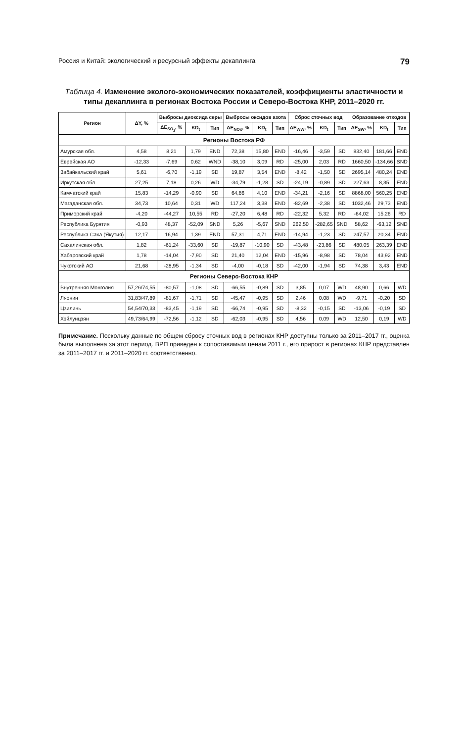Россия и Китай: экологический и ресурсный эффекты декаплинга 79
Таблица 4. Изменение эколого-экономических показателей, коэффициенты эластичности и типы декаплинга в регионах Востока России и Северо-Востока КНР, 2011–2020 гг.
| Регион | ΔY, % | Выбросы диоксида серы | | | Выбросы оксидов азота | | | Сброс сточных вод | | | Образование отходов | | |
| --- | --- | --- | --- | --- | --- | --- | --- | --- | --- | --- | --- | --- | --- |
| | | ΔE<sub>SO<sub>2</sub></sub>, % | KD<sub>t</sub> | Тип | ΔE<sub>NOx</sub>, % | KD<sub>t</sub> | Тип | ΔE<sub>WW</sub>, % | KD<sub>t</sub> | Тип | ΔE<sub>SW</sub>, % | KD<sub>t</sub> | Тип |
| Регионы Востока РФ | | | | | | | | | | | | | |
| Амурская обл. | 4,58 | 8,21 | 1,79 | END | 72,38 | 15,80 | END | -16,46 | -3,59 | SD | 832,40 | 181,66 | END |
| Еврейская АО | -12,33 | -7,69 | 0,62 | WND | -38,10 | 3,09 | RD | -25,00 | 2,03 | RD | 1660,50 | -134,66 | SND |
| Забайкальский край | 5,61 | -6,70 | -1,19 | SD | 19,87 | 3,54 | END | -8,42 | -1,50 | SD | 2695,14 | 480,24 | END |
| Иркутская обл. | 27,25 | 7,18 | 0,26 | WD | -34,79 | -1,28 | SD | -24,19 | -0,89 | SD | 227,63 | 8,35 | END |
| Камчатский край | 15,83 | -14,29 | -0,90 | SD | 64,86 | 4,10 | END | -34,21 | -2,16 | SD | 8868,00 | 560,25 | END |
| Магаданская обл. | 34,73 | 10,64 | 0,31 | WD | 117,24 | 3,38 | END | -82,69 | -2,38 | SD | 1032,46 | 29,73 | END |
| Приморский край | -4,20 | -44,27 | 10,55 | RD | -27,20 | 6,48 | RD | -22,32 | 5,32 | RD | -64,02 | 15,26 | RD |
| Республика Бурятия | -0,93 | 48,37 | -52,09 | SND | 5,26 | -5,67 | SND | 262,50 | -282,65 | SND | 58,62 | -63,12 | SND |
| Республика Саха (Якутия) | 12,17 | 16,94 | 1,39 | END | 57,31 | 4,71 | END | -14,94 | -1,23 | SD | 247,57 | 20,34 | END |
| Сахалинская обл. | 1,82 | -61,24 | -33,60 | SD | -19,87 | -10,90 | SD | -43,48 | -23,86 | SD | 480,05 | 263,39 | END |
| Хабаровский край | 1,78 | -14,04 | -7,90 | SD | 21,40 | 12,04 | END | -15,96 | -8,98 | SD | 78,04 | 43,92 | END |
| Чукотский АО | 21,68 | -28,95 | -1,34 | SD | -4,00 | -0,18 | SD | -42,00 | -1,94 | SD | 74,38 | 3,43 | END |
| Регионы Северо-Востока КНР | | | | | | | | | | | | | |
| Внутренняя Монголия | 57,26/74,55 | -80,57 | -1,08 | SD | -66,55 | -0,89 | SD | 3,85 | 0,07 | WD | 48,90 | 0,66 | WD |
| Ляонин | 31,83/47,89 | -81,67 | -1,71 | SD | -45,47 | -0,95 | SD | 2,46 | 0,08 | WD | -9,71 | -0,20 | SD |
| Цзилинь | 54,54/70,33 | -83,45 | -1,19 | SD | -66,74 | -0,95 | SD | -8,32 | -0,15 | SD | -13,06 | -0,19 | SD |
| Хэйлунцзян | 49,73/64,99 | -72,56 | -1,12 | SD | -62,03 | -0,95 | SD | 4,56 | 0,09 | WD | 12,50 | 0,19 | WD |
Примечание. Поскольку данные по общем сбросу сточных вод в регионах КНР доступны только за 2011–2017 гг., оценка была выполнена за этот период. ВРП приведен к сопоставимым ценам 2011 г., его прирост в регионах КНР представлен за 2011–2017 гг. и 2011–2020 гг. соответственно.